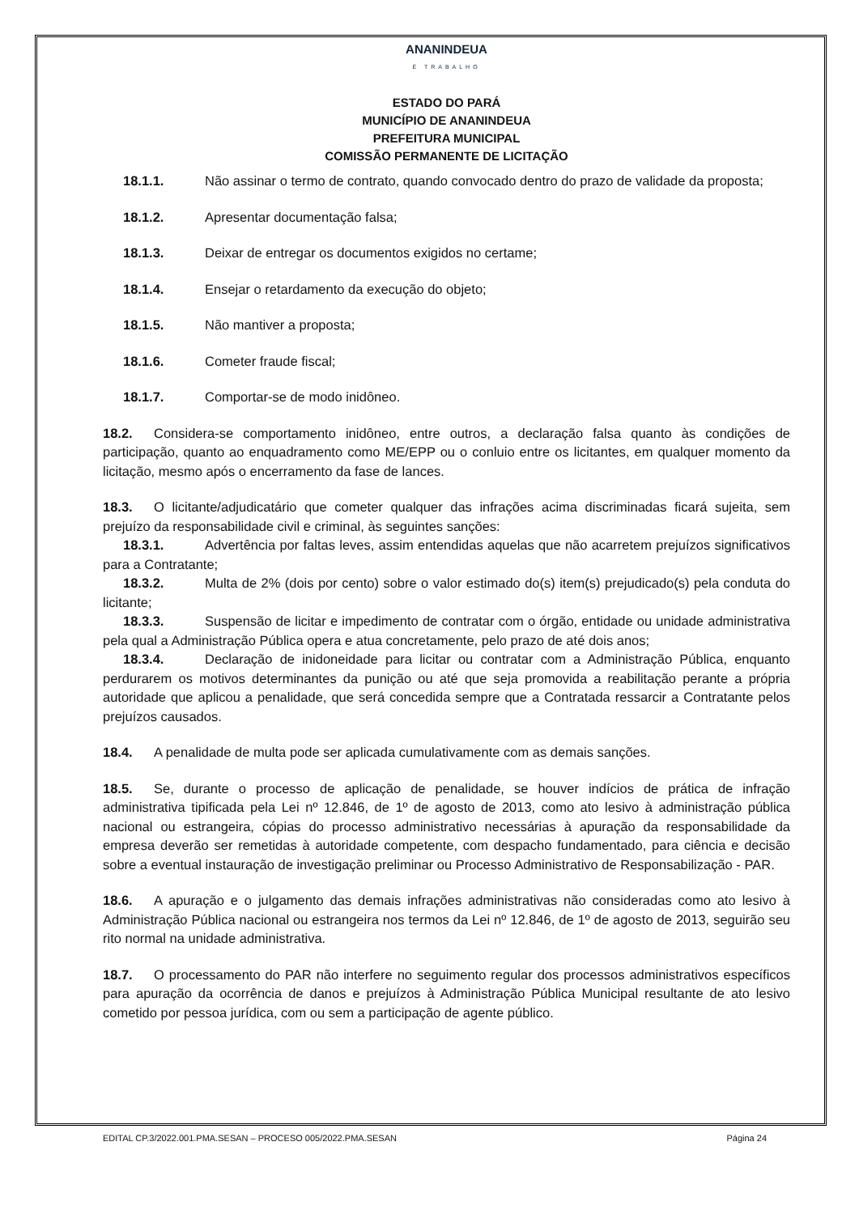ANANINDEUA
É TRABALHO
ESTADO DO PARÁ
MUNICÍPIO DE ANANINDEUA
PREFEITURA MUNICIPAL
COMISSÃO PERMANENTE DE LICITAÇÃO
18.1.1. Não assinar o termo de contrato, quando convocado dentro do prazo de validade da proposta;
18.1.2. Apresentar documentação falsa;
18.1.3. Deixar de entregar os documentos exigidos no certame;
18.1.4. Ensejar o retardamento da execução do objeto;
18.1.5. Não mantiver a proposta;
18.1.6. Cometer fraude fiscal;
18.1.7. Comportar-se de modo inidôneo.
18.2. Considera-se comportamento inidôneo, entre outros, a declaração falsa quanto às condições de participação, quanto ao enquadramento como ME/EPP ou o conluio entre os licitantes, em qualquer momento da licitação, mesmo após o encerramento da fase de lances.
18.3. O licitante/adjudicatário que cometer qualquer das infrações acima discriminadas ficará sujeita, sem prejuízo da responsabilidade civil e criminal, às seguintes sanções:
18.3.1. Advertência por faltas leves, assim entendidas aquelas que não acarretem prejuízos significativos para a Contratante;
18.3.2. Multa de 2% (dois por cento) sobre o valor estimado do(s) item(s) prejudicado(s) pela conduta do licitante;
18.3.3. Suspensão de licitar e impedimento de contratar com o órgão, entidade ou unidade administrativa pela qual a Administração Pública opera e atua concretamente, pelo prazo de até dois anos;
18.3.4. Declaração de inidoneidade para licitar ou contratar com a Administração Pública, enquanto perdurarem os motivos determinantes da punição ou até que seja promovida a reabilitação perante a própria autoridade que aplicou a penalidade, que será concedida sempre que a Contratada ressarcir a Contratante pelos prejuízos causados.
18.4. A penalidade de multa pode ser aplicada cumulativamente com as demais sanções.
18.5. Se, durante o processo de aplicação de penalidade, se houver indícios de prática de infração administrativa tipificada pela Lei nº 12.846, de 1º de agosto de 2013, como ato lesivo à administração pública nacional ou estrangeira, cópias do processo administrativo necessárias à apuração da responsabilidade da empresa deverão ser remetidas à autoridade competente, com despacho fundamentado, para ciência e decisão sobre a eventual instauração de investigação preliminar ou Processo Administrativo de Responsabilização - PAR.
18.6. A apuração e o julgamento das demais infrações administrativas não consideradas como ato lesivo à Administração Pública nacional ou estrangeira nos termos da Lei nº 12.846, de 1º de agosto de 2013, seguirão seu rito normal na unidade administrativa.
18.7. O processamento do PAR não interfere no seguimento regular dos processos administrativos específicos para apuração da ocorrência de danos e prejuízos à Administração Pública Municipal resultante de ato lesivo cometido por pessoa jurídica, com ou sem a participação de agente público.
EDITAL CP.3/2022.001.PMA.SESAN – PROCESO 005/2022.PMA.SESAN Página 24